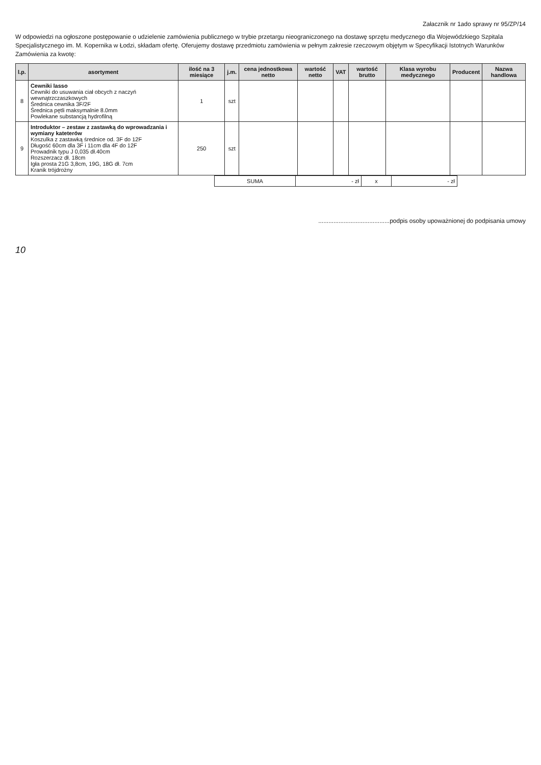Załacznik nr 1ado sprawy nr 95/ZP/14
W odpowiedzi na ogłoszone postępowanie o udzielenie zamówienia publicznego w trybie przetargu nieograniczonego na dostawę sprzętu medycznego dla Wojewódzkiego Szpitala Specjalistycznego im. M. Kopernika w Łodzi, składam ofertę. Oferujemy dostawę przedmiotu zamówienia w pełnym zakresie rzeczowym objętym w Specyfikacji Istotnych Warunków Zamówienia za kwotę:
| l.p. | asortyment | ilość na 3 miesiące | j.m. | cena jednostkowa netto | wartość netto | VAT | wartość brutto | Klasa wyrobu medycznego | Producent | Nazwa handlowa |
| --- | --- | --- | --- | --- | --- | --- | --- | --- | --- | --- |
| 8 | Cewniki lasso Cewniki do usuwania ciał obcych z naczyń wewnątrzczaszkowych Średnica cewnika 3F/2F Średnica pętli maksymalnie 8.0mm Powlekane substancją hydrofilną | 1 | szt | | | | | | | |
| 9 | Introduktor – zestaw z zastawką do wprowadzania i wymiany kateterów Koszulka z zastawką średnice od. 3F do 12F Długość 60cm dla 3F i 11cm dla 4F do 12F Prowadnik typu J 0,035 dł.40cm Rozszerzacz dł. 18cm Igła prosta 21G 3,8cm, 19G, 18G dł. 7cm Kranik trójdrożny | 250 | szt | | | | | | | |
| SUMA | - zł | x | - zł |
..........................................podpis osoby upoważnionej do podpisania umowy
10